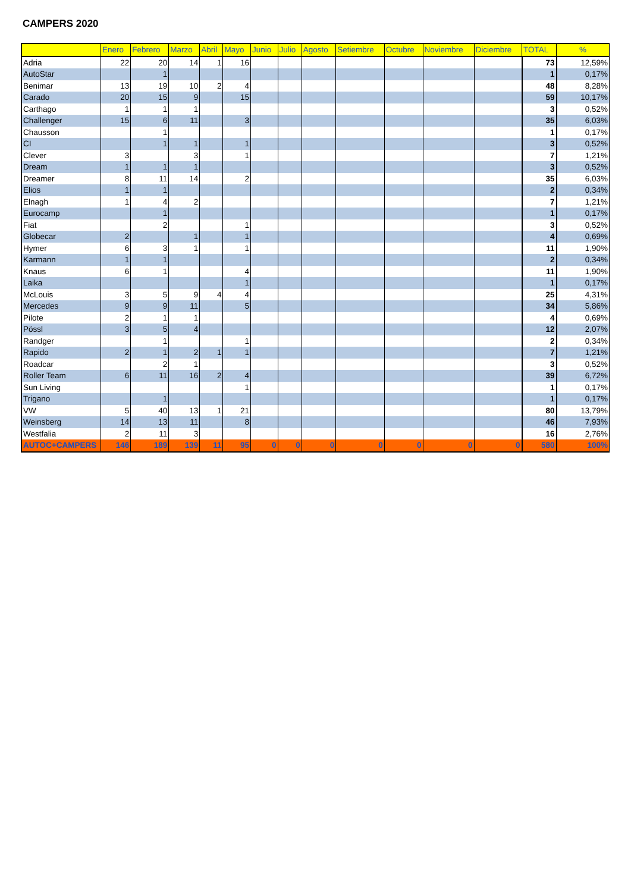CAMPERS 2020
| | Enero | Febrero | Marzo | Abril | Mayo | Junio | Julio | Agosto | Setiembre | Octubre | Noviembre | Diciembre | TOTAL | % |
| --- | --- | --- | --- | --- | --- | --- | --- | --- | --- | --- | --- | --- | --- | --- |
| Adria | 22 | 20 | 14 | 1 | 16 | | | | | | | | 73 | 12,59% |
| AutoStar | | 1 | | | | | | | | | | | 1 | 0,17% |
| Benimar | 13 | 19 | 10 | 2 | 4 | | | | | | | | 48 | 8,28% |
| Carado | 20 | 15 | 9 | | 15 | | | | | | | | 59 | 10,17% |
| Carthago | 1 | 1 | 1 | | | | | | | | | | 3 | 0,52% |
| Challenger | 15 | 6 | 11 | | 3 | | | | | | | | 35 | 6,03% |
| Chausson | | 1 | | | | | | | | | | | 1 | 0,17% |
| CI | | 1 | 1 | | 1 | | | | | | | | 3 | 0,52% |
| Clever | 3 | | 3 | | 1 | | | | | | | | 7 | 1,21% |
| Dream | 1 | 1 | 1 | | | | | | | | | | 3 | 0,52% |
| Dreamer | 8 | 11 | 14 | | 2 | | | | | | | | 35 | 6,03% |
| Elios | 1 | 1 | | | | | | | | | | | 2 | 0,34% |
| Elnagh | 1 | 4 | 2 | | | | | | | | | | 7 | 1,21% |
| Eurocamp | | 1 | | | | | | | | | | | 1 | 0,17% |
| Fiat | | 2 | | | 1 | | | | | | | | 3 | 0,52% |
| Globecar | 2 | | 1 | | 1 | | | | | | | | 4 | 0,69% |
| Hymer | 6 | 3 | 1 | | 1 | | | | | | | | 11 | 1,90% |
| Karmann | 1 | 1 | | | | | | | | | | | 2 | 0,34% |
| Knaus | 6 | 1 | | | 4 | | | | | | | | 11 | 1,90% |
| Laika | | | | | 1 | | | | | | | | 1 | 0,17% |
| McLouis | 3 | 5 | 9 | 4 | 4 | | | | | | | | 25 | 4,31% |
| Mercedes | 9 | 9 | 11 | | 5 | | | | | | | | 34 | 5,86% |
| Pilote | 2 | 1 | 1 | | | | | | | | | | 4 | 0,69% |
| Pössl | 3 | 5 | 4 | | | | | | | | | | 12 | 2,07% |
| Randger | | 1 | | | 1 | | | | | | | | 2 | 0,34% |
| Rapido | 2 | 1 | 2 | 1 | 1 | | | | | | | | 7 | 1,21% |
| Roadcar | | 2 | 1 | | | | | | | | | | 3 | 0,52% |
| Roller Team | 6 | 11 | 16 | 2 | 4 | | | | | | | | 39 | 6,72% |
| Sun Living | | | | | 1 | | | | | | | | 1 | 0,17% |
| Trigano | | 1 | | | | | | | | | | | 1 | 0,17% |
| VW | 5 | 40 | 13 | 1 | 21 | | | | | | | | 80 | 13,79% |
| Weinsberg | 14 | 13 | 11 | | 8 | | | | | | | | 46 | 7,93% |
| Westfalia | 2 | 11 | 3 | | | | | | | | | | 16 | 2,76% |
| AUTOC+CAMPERS | 146 | 189 | 139 | 11 | 95 | 0 | 0 | 0 | 0 | 0 | 0 | 0 | 580 | 100% |